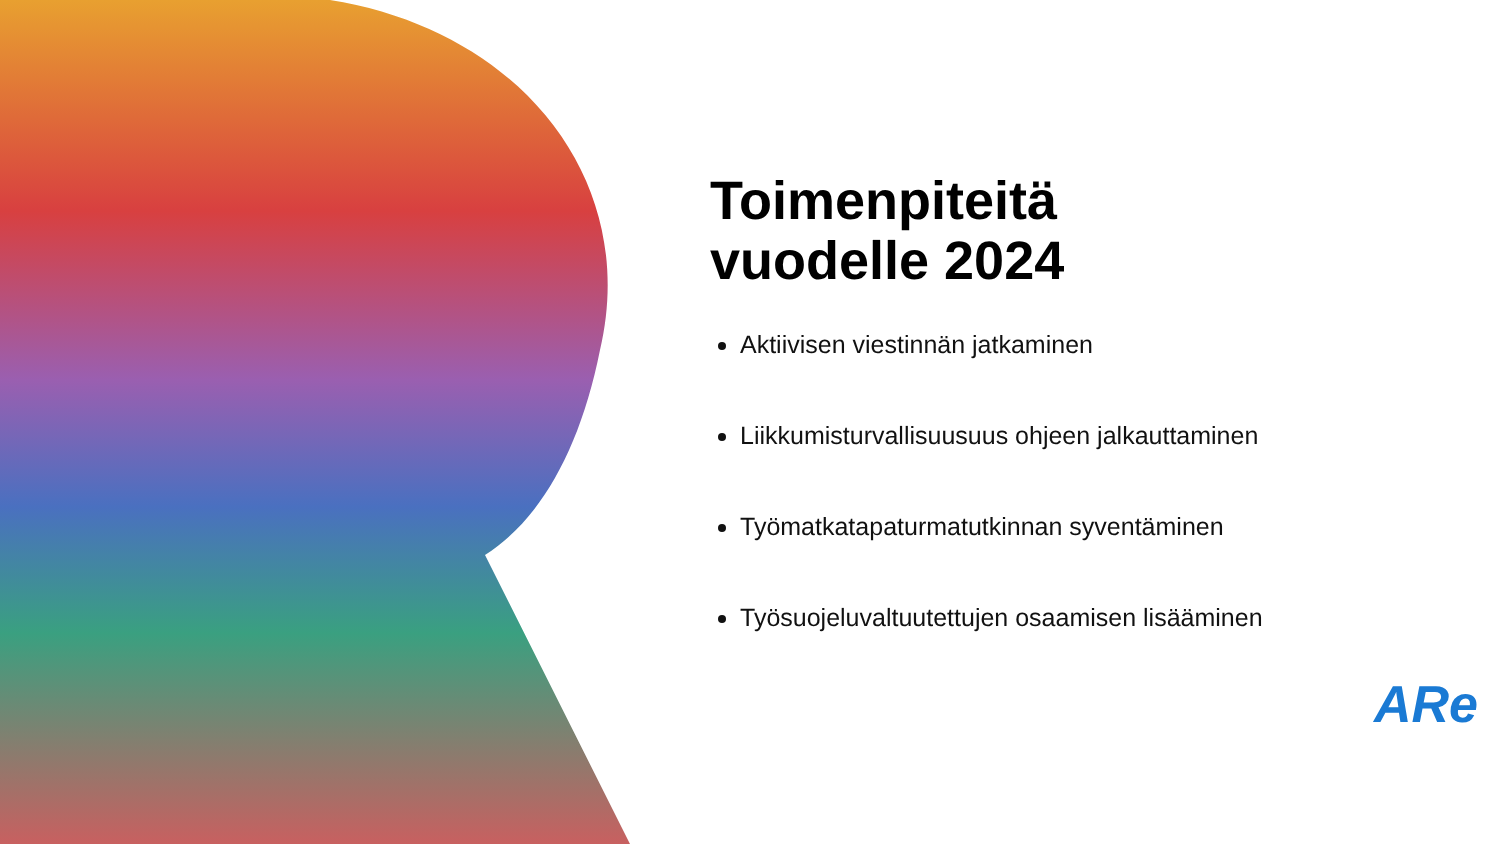Toimenpiteitä
vuodelle 2024
Aktiivisen viestinnän jatkaminen
Liikkumisturvallisuusuus ohjeen jalkauttaminen
Työmatkatapaturmatutkinnan syventäminen
Työsuojeluvaltuutettujen osaamisen lisääminen
ARe